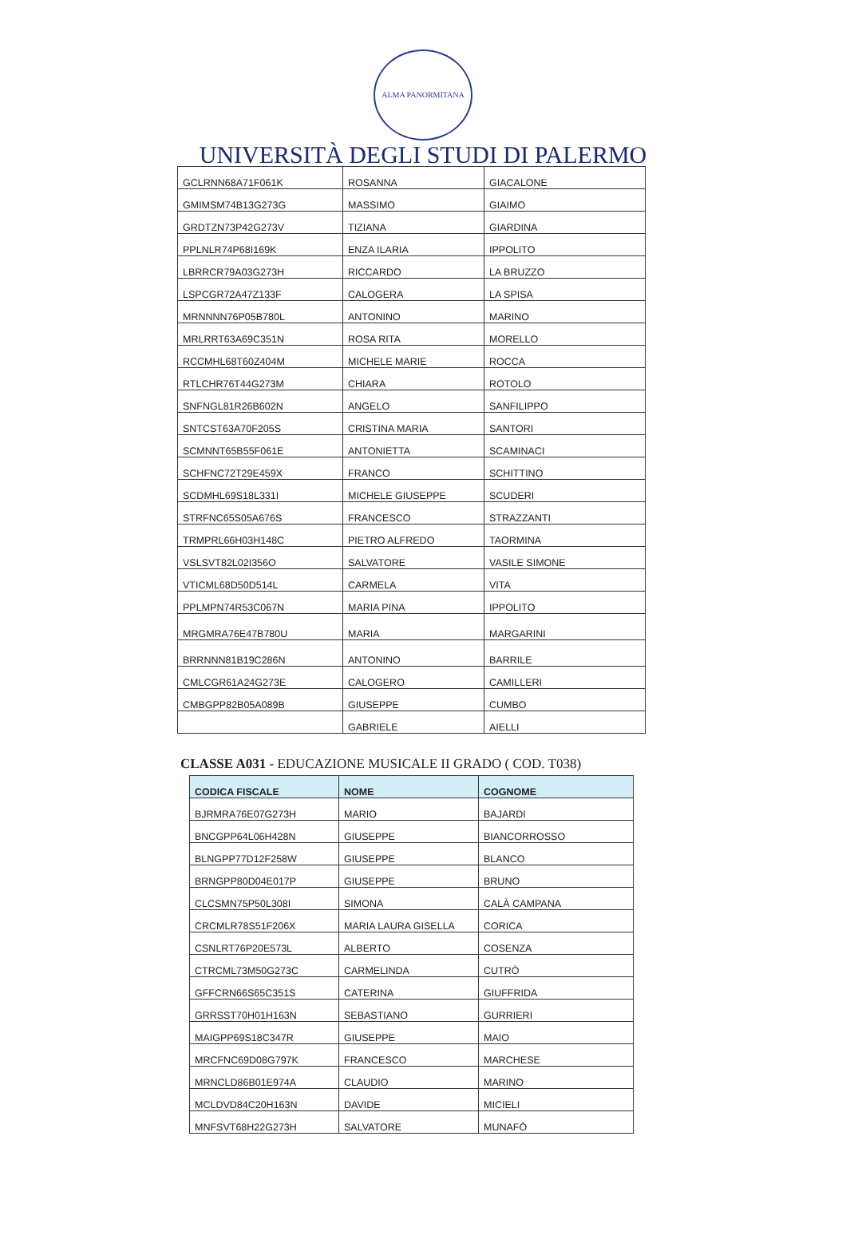ALMA PANORMITANA
UNIVERSITÀ DEGLI STUDI DI PALERMO
| GCLRNN68A71F061K | ROSANNA | GIACALONE |
| GMIMSM74B13G273G | MASSIMO | GIAIMO |
| GRDTZN73P42G273V | TIZIANA | GIARDINA |
| PPLNLR74P68I169K | ENZA ILARIA | IPPOLITO |
| LBRRCR79A03G273H | RICCARDO | LA BRUZZO |
| LSPCGR72A47Z133F | CALOGERA | LA SPISA |
| MRNNNN76P05B780L | ANTONINO | MARINO |
| MRLRRT63A69C351N | ROSA RITA | MORELLO |
| RCCMHL68T60Z404M | MICHELE MARIE | ROCCA |
| RTLCHR76T44G273M | CHIARA | ROTOLO |
| SNFNGL81R26B602N | ANGELO | SANFILIPPO |
| SNTCST63A70F205S | CRISTINA MARIA | SANTORI |
| SCMNNT65B55F061E | ANTONIETTA | SCAMINACI |
| SCHFNC72T29E459X | FRANCO | SCHITTINO |
| SCDMHL69S18L331I | MICHELE GIUSEPPE | SCUDERI |
| STRFNC65S05A676S | FRANCESCO | STRAZZANTI |
| TRMPRL66H03H148C | PIETRO ALFREDO | TAORMINA |
| VSLSVT82L02I356O | SALVATORE | VASILE SIMONE |
| VTICML68D50D514L | CARMELA | VITA |
| PPLMPN74R53C067N | MARIA PINA | IPPOLITO |
| MRGMRA76E47B780U | MARIA | MARGARINI |
| BRRNNN81B19C286N | ANTONINO | BARRILE |
| CMLCGR61A24G273E | CALOGERO | CAMILLERI |
| CMBGPP82B05A089B | GIUSEPPE | CUMBO |
| | GABRIELE | AIELLI |
CLASSE A031 - EDUCAZIONE MUSICALE II GRADO ( COD. T038)
| CODICA FISCALE | NOME | COGNOME |
| --- | --- | --- |
| BJRMRA76E07G273H | MARIO | BAJARDI |
| BNCGPP64L06H428N | GIUSEPPE | BIANCORROSSO |
| BLNGPP77D12F258W | GIUSEPPE | BLANCO |
| BRNGPP80D04E017P | GIUSEPPE | BRUNO |
| CLCSMN75P50L308I | SIMONA | CALÀ CAMPANA |
| CRCMLR78S51F206X | MARIA LAURA GISELLA | CORICA |
| CSNLRT76P20E573L | ALBERTO | COSENZA |
| CTRCML73M50G273C | CARMELINDA | CUTRÒ |
| GFFCRN66S65C351S | CATERINA | GIUFFRIDA |
| GRRSST70H01H163N | SEBASTIANO | GURRIERI |
| MAIGPP69S18C347R | GIUSEPPE | MAIO |
| MRCFNC69D08G797K | FRANCESCO | MARCHESE |
| MRNCLD86B01E974A | CLAUDIO | MARINO |
| MCLDVD84C20H163N | DAVIDE | MICIELI |
| MNFSVT68H22G273H | SALVATORE | MUNAFÒ |